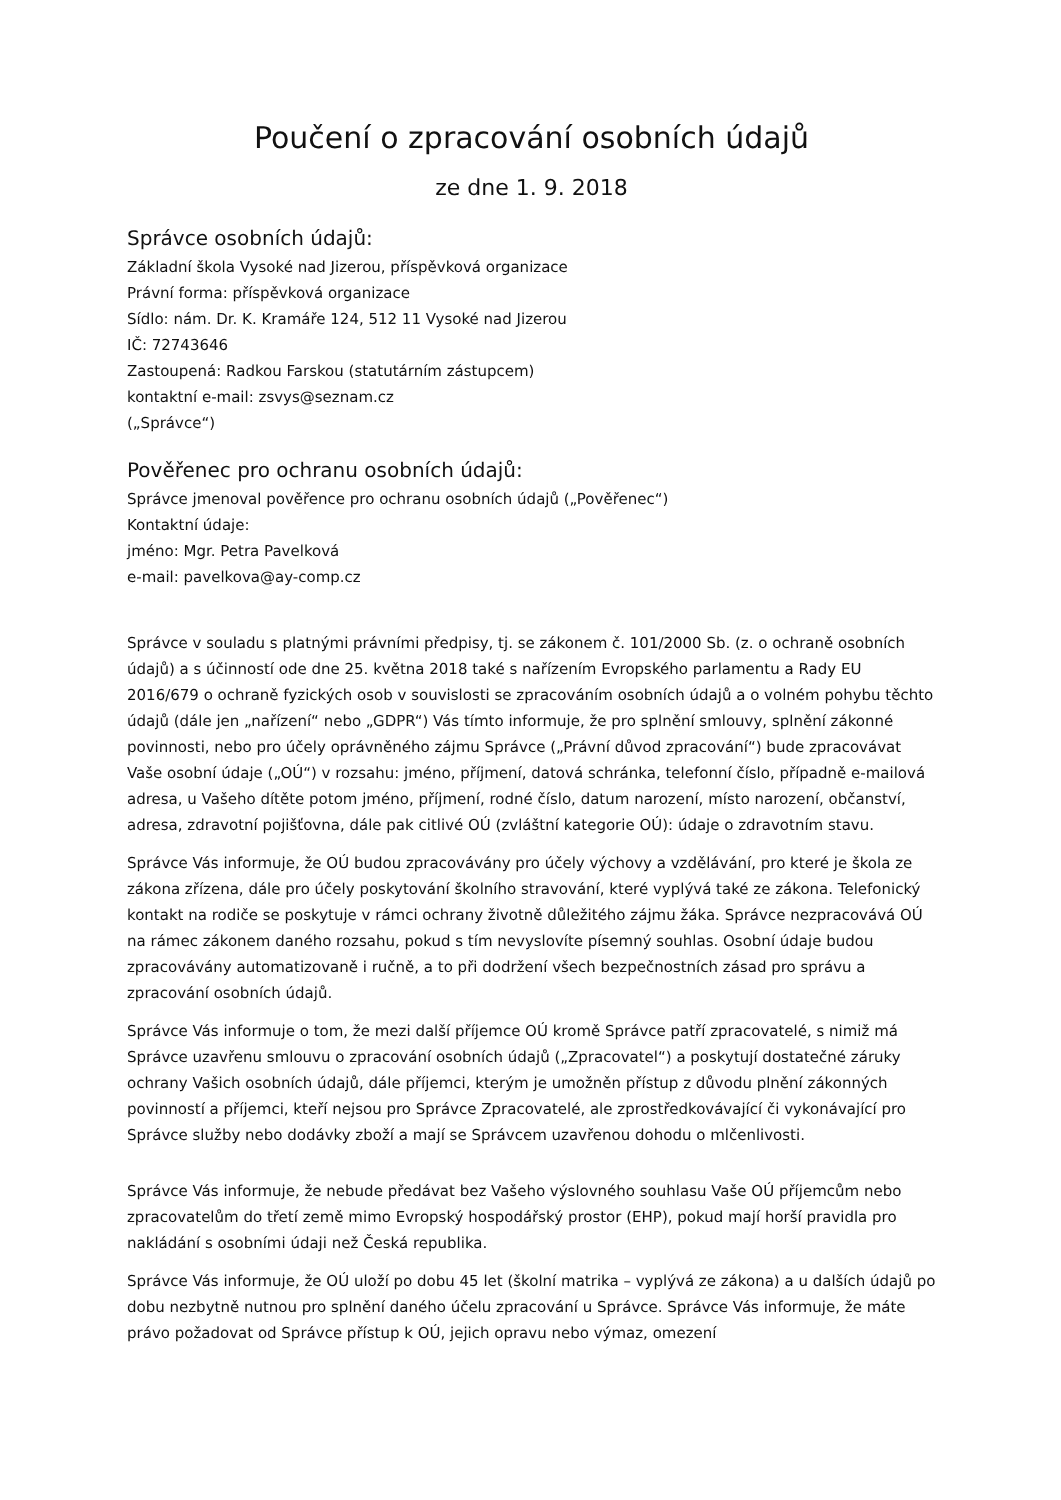Poučení o zpracování osobních údajů
ze dne 1. 9. 2018
Správce osobních údajů:
Základní škola Vysoké nad Jizerou, příspěvková organizace
Právní forma: příspěvková organizace
Sídlo: nám. Dr. K. Kramáře 124, 512 11 Vysoké nad Jizerou
IČ: 72743646
Zastoupená: Radkou Farskou (statutárním zástupcem)
kontaktní e-mail: zsvys@seznam.cz
(„Správce“)
Pověřenec pro ochranu osobních údajů:
Správce jmenoval pověřence pro ochranu osobních údajů („Pověřenec“)
Kontaktní údaje:
jméno: Mgr. Petra Pavelková
e-mail: pavelkova@ay-comp.cz
Správce v souladu s platnými právními předpisy, tj. se zákonem č. 101/2000 Sb. (z. o ochraně osobních údajů) a s účinností ode dne 25. května 2018 také s nařízením Evropského parlamentu a Rady EU 2016/679 o ochraně fyzických osob v souvislosti se zpracováním osobních údajů a o volném pohybu těchto údajů (dále jen „nařízení“ nebo „GDPR“) Vás tímto informuje, že pro splnění smlouvy, splnění zákonné povinnosti, nebo pro účely oprávněného zájmu Správce („Právní důvod zpracování“) bude zpracovávat Vaše osobní údaje („OÚ“) v rozsahu: jméno, příjmení, datová schránka, telefonní číslo, případně e-mailová adresa, u Vašeho dítěte potom jméno, příjmení, rodné číslo, datum narození, místo narození, občanství, adresa, zdravotní pojišťovna, dále pak citlivé OÚ (zvláštní kategorie OÚ): údaje o zdravotním stavu.
Správce Vás informuje, že OÚ budou zpracovávány pro účely výchovy a vzdělávání, pro které je škola ze zákona zřízena, dále pro účely poskytování školního stravování, které vyplývá také ze zákona. Telefonický kontakt na rodiče se poskytuje v rámci ochrany životně důležitého zájmu žáka. Správce nezpracovává OÚ na rámec zákonem daného rozsahu, pokud s tím nevyslovíte písemný souhlas. Osobní údaje budou zpracovávány automatizovaně i ručně, a to při dodržení všech bezpečnostních zásad pro správu a zpracování osobních údajů.
Správce Vás informuje o tom, že mezi další příjemce OÚ kromě Správce patří zpracovatelé, s nimiž má Správce uzavřenu smlouvu o zpracování osobních údajů („Zpracovatel“) a poskytují dostatečné záruky ochrany Vašich osobních údajů, dále příjemci, kterým je umožněn přístup z důvodu plnění zákonných povinností a příjemci, kteří nejsou pro Správce Zpracovatelé, ale zprostředkovávající či vykonávající pro Správce služby nebo dodávky zboží a mají se Správcem uzavřenou dohodu o mlčenlivosti.
Správce Vás informuje, že nebude předávat bez Vašeho výslovného souhlasu Vaše OÚ příjemcům nebo zpracovatelům do třetí země mimo Evropský hospodářský prostor (EHP), pokud mají horší pravidla pro nakládání s osobními údaji než Česká republika.
Správce Vás informuje, že OÚ uloží po dobu 45 let (školní matrika – vyplývá ze zákona) a u dalších údajů po dobu nezbytně nutnou pro splnění daného účelu zpracování u Správce. Správce Vás informuje, že máte právo požadovat od Správce přístup k OÚ, jejich opravu nebo výmaz, omezení